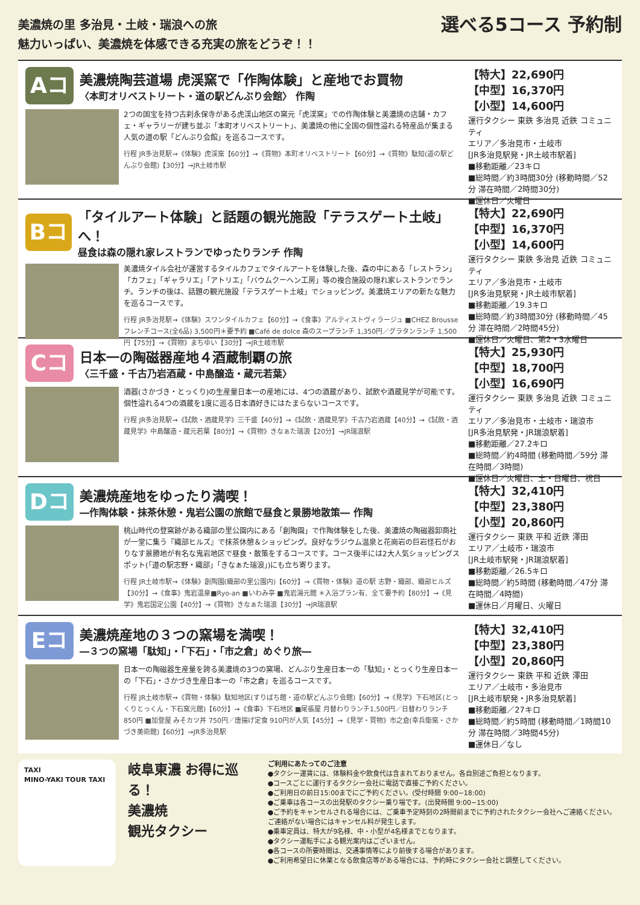美濃焼の里 多治見・土岐・瑞浪への旅
魅力いっぱい、美濃焼を体感できる充実の旅をどうぞ！！
選べる5コース 予約制
Aコース
美濃焼陶芸道場 虎渓窯で「作陶体験」と産地でお買物
〈本町オリベストリート・道の駅どんぶり会館〉 作陶
2つの国宝を持つ古刹永保寺がある虎渓山地区の窯元「虎渓窯」での作陶体験と美濃焼の店舗・カフェ・ギャラリーが建ち並ぶ「本町オリベストリート」、美濃焼の他に全国の個性溢れる特産品が集まる人気の道の駅「どんぶり会館」を巡るコースです。
行程 JR多治見駅→《体験》虎渓窯【60分】→《買物》本町オリベストリート【60分】→《買物》駄知(道の駅どんぶり会館)【30分】→JR土岐市駅
【特大】22,690円
【中型】16,370円
【小型】14,600円
運行タクシー 東鉄 多治見 近鉄 コミュニティ
エリア／多治見市・土岐市
[JR多治見駅発・JR土岐市駅着]
■移動距離／23キロ
■総時間／約3時間30分 (移動時間／52分 滞在時間／2時間30分)
■運休日／火曜日
Bコース
「タイルアート体験」と話題の観光施設「テラスゲート土岐」へ！
昼食は森の隠れ家レストランでゆったりランチ 作陶
美濃焼タイル会社が運営するタイルカフェでタイルアートを体験した後、森の中にある「レストラン」「カフェ」「ギャラリエ」「アトリエ」「バウムクーヘン工房」等の複合施設の隠れ家レストランでランチ。ランチの後は、話題の観光施設「テラスゲート土岐」でショッピング。美濃焼エリアの新たな魅力を巡るコースです。
行程 JR多治見駅→《体験》スワンタイルカフェ【60分】→《食事》アルティストヴィラージュ ■CHEZ Brousse フレンチコース(全6品) 3,500円＊要予約 ■Café de dolce 森のスープランチ 1,350円／グラタンランチ 1,500円【75分】→《買物》まちゆい【30分】→JR土岐市駅
【特大】22,690円
【中型】16,370円
【小型】14,600円
運行タクシー 東鉄 多治見 近鉄 コミュニティ
エリア／多治見市・土岐市
[JR多治見駅発・JR土岐市駅着]
■移動距離／19.3キロ
■総時間／約3時間30分 (移動時間／45分 滞在時間／2時間45分)
■運休日／火曜日、第2・3水曜日
Cコース
日本一の陶磁器産地４酒蔵制覇の旅
〈三千盛・千古乃岩酒蔵・中島醸造・蔵元若葉〉
酒器(さかづき・とっくり)の生産量日本一の産地には、4つの酒蔵があり、試飲や酒蔵見学が可能です。個性溢れる4つの酒蔵を1度に巡る日本酒好きにはたまらないコースです。
行程 JR多治見駅→《試飲・酒蔵見学》三千盛【40分】→《試飲・酒蔵見学》千古乃岩酒蔵【40分】→《試飲・酒蔵見学》中島醸造・蔵元若葉【80分】→《買物》きなぁた瑞浪【20分】→JR瑞浪駅
【特大】25,930円
【中型】18,700円
【小型】16,690円
運行タクシー 東鉄 多治見 近鉄 コミュニティ
エリア／多治見市・土岐市・瑞浪市
[JR多治見駅発・JR瑞浪駅着]
■移動距離／27.2キロ
■総時間／約4時間 (移動時間／59分 滞在時間／3時間)
■運休日／火曜日、土・日曜日、祝日
Dコース
美濃焼産地をゆったり満喫！
―作陶体験・抹茶休憩・鬼岩公園の旅館で昼食と景勝地散策― 作陶
桃山時代の登窯跡がある織部の里公園内にある「創陶園」で作陶体験をした後、美濃焼の陶磁器卸商社が一堂に集う『織部ヒルズ』で抹茶休憩＆ショッピング。良好なラジウム温泉と花崗岩の巨岩怪石がおりなす景勝地が有名な鬼岩地区で昼食・散策をするコースです。コース後半には2大人気ショッピングスポット(「道の駅志野・織部」「きなぁた瑞浪」)にも立ち寄ります。
行程 JR土岐市駅→《体験》創陶園(織部の里公園内)【60分】→《買物・体験》道の駅 志野・織部、織部ヒルズ【30分】→《食事》鬼岩温泉■Ryo-an ■いわみ亭 ■鬼岩湯元館 ＊入浴プラン有、全て要予約【80分】→《見学》鬼岩国定公園【40分】→《買物》きなぁた瑞浪【30分】→JR瑞浪駅
【特大】32,410円
【中型】23,380円
【小型】20,860円
運行タクシー 東鉄 平和 近鉄 澤田
エリア／土岐市・瑞浪市
[JR土岐市駅発・JR瑞浪駅着]
■移動距離／26.5キロ
■総時間／約5時間 (移動時間／47分 滞在時間／4時間)
■運休日／月曜日、火曜日
Eコース
美濃焼産地の３つの窯場を満喫！
―３つの窯場「駄知」・「下石」・「市之倉」めぐり旅―
日本一の陶磁器生産量を誇る美濃焼の3つの窯場、どんぶり生産日本一の「駄知」・とっくり生産日本一の「下石」・さかづき生産日本一の「市之倉」を巡るコースです。
行程 JR土岐市駅→《買物・体験》駄知地区(すりばち館・道の駅どんぶり会館)【60分】→《見学》下石地区(とっくりとっくん・下石窯元館)【60分】→《食事》下石地区 ■尾張屋 月替わりランチ1,500円／日替わりランチ 850円 ■加登屋 みそカツ丼 750円／唐揚げ定食 910円が人気【45分】→《見学・買物》市之倉(幸兵衛窯・さかづき美術館)【60分】→JR多治見駅
【特大】32,410円
【中型】23,380円
【小型】20,860円
運行タクシー 東鉄 平和 近鉄 澤田
エリア／土岐市・多治見市
[JR土岐市駅発・JR多治見駅着]
■移動距離／27キロ
■総時間／約5時間 (移動時間／1時間10分 滞在時間／3時間45分)
■運休日／なし
TAXI
MINO-YAKI TOUR TAXI
岐阜東濃 お得に巡る！
美濃焼
観光タクシー
ご利用にあたってのご注意
●タクシー運賃には、体験料金や飲食代は含まれておりません。各自別途ご負担となります。
●コースごとに運行するタクシー会社に電話で直接ご予約ください。
●ご利用日の前日15:00までにご予約ください。(受付時間 9:00−18:00)
●ご乗車は各コースの出発駅のタクシー乗り場です。(出発時間 9:00−15:00)
●ご予約をキャンセルされる場合には、ご乗車予定時刻の2時間前までに予約されたタクシー会社へご連絡ください。ご連絡がない場合にはキャンセル料が発生します。
●乗車定員は、特大が9名様、中・小型が4名様までとなります。
●タクシー運転手による観光案内はございません。
●各コースの所要時間は、交通事情等により前後する場合があります。
●ご利用希望日に休業となる飲食店等がある場合には、予約時にタクシー会社と調整してください。